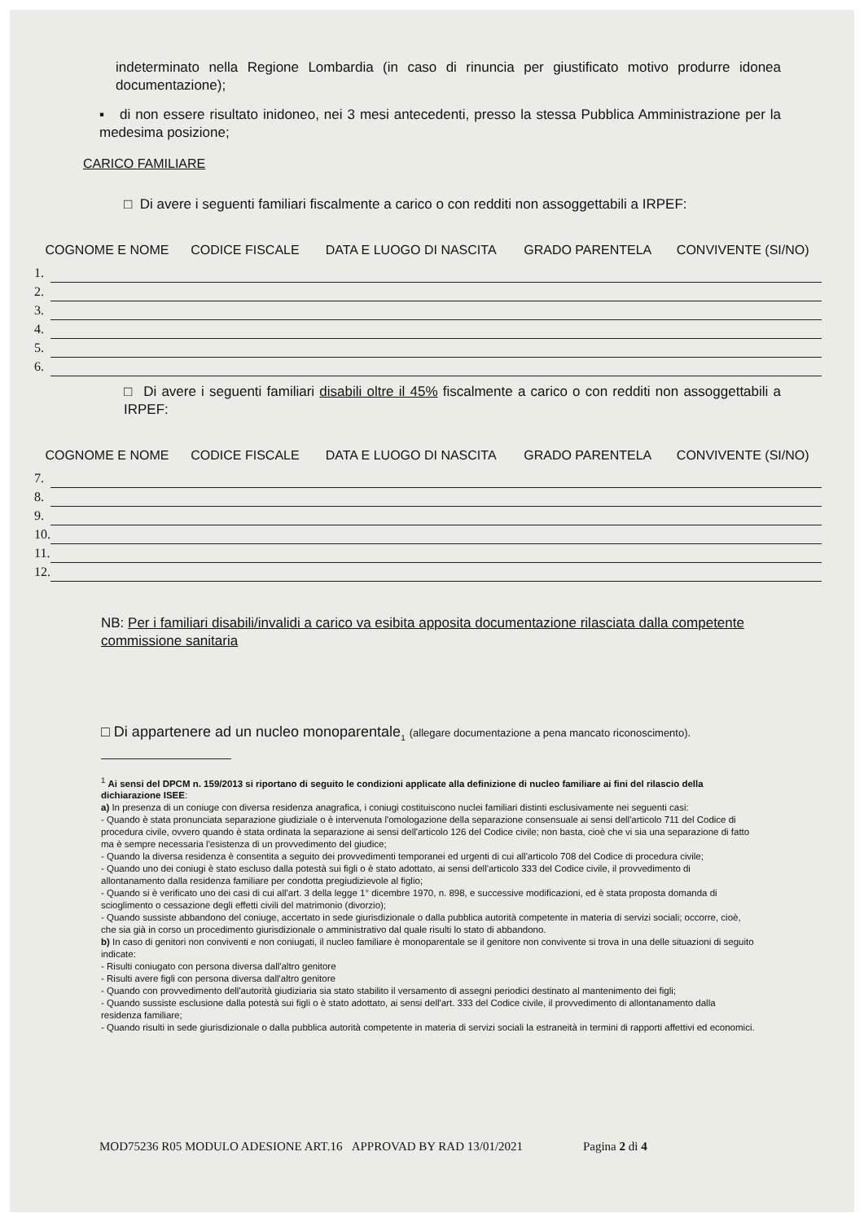indeterminato nella Regione Lombardia (in caso di rinuncia per giustificato motivo produrre idonea documentazione);
▪ di non essere risultato inidoneo, nei 3 mesi antecedenti, presso la stessa Pubblica Amministrazione per la medesima posizione;
CARICO FAMILIARE
□ Di avere i seguenti familiari fiscalmente a carico o con redditi non assoggettabili a IRPEF:
| COGNOME E NOME | | CODICE FISCALE | DATA E LUOGO DI NASCITA | GRADO PARENTELA | CONVIVENTE (SI/NO) |
| --- | --- | --- | --- | --- | --- |
| 1. | | | | | |
| 2. | | | | | |
| 3. | | | | | |
| 4. | | | | | |
| 5. | | | | | |
| 6. | | | | | |
□ Di avere i seguenti familiari disabili oltre il 45% fiscalmente a carico o con redditi non assoggettabili a IRPEF:
| COGNOME E NOME | | CODICE FISCALE | DATA E LUOGO DI NASCITA | GRADO PARENTELA | CONVIVENTE (SI/NO) |
| --- | --- | --- | --- | --- | --- |
| 7. | | | | | |
| 8. | | | | | |
| 9. | | | | | |
| 10. | | | | | |
| 11. | | | | | |
| 12. | | | | | |
NB: Per i familiari disabili/invalidi a carico va esibita apposita documentazione rilasciata dalla competente commissione sanitaria
□ Di appartenere ad un nucleo monoparentale<sub>1</sub> (allegare documentazione a pena mancato riconoscimento).
<sup>1</sup> Ai sensi del DPCM n. 159/2013 si riportano di seguito le condizioni applicate alla definizione di nucleo familiare ai fini del rilascio della dichiarazione ISEE:
a) In presenza di un coniuge con diversa residenza anagrafica, i coniugi costituiscono nuclei familiari distinti esclusivamente nei seguenti casi:
- Quando è stata pronunciata separazione giudiziale o è intervenuta l'omologazione della separazione consensuale ai sensi dell'articolo 711 del Codice di procedura civile, ovvero quando è stata ordinata la separazione ai sensi dell'articolo 126 del Codice civile; non basta, cioè che vi sia una separazione di fatto ma è sempre necessaria l'esistenza di un provvedimento del giudice;
- Quando la diversa residenza è consentita a seguito dei provvedimenti temporanei ed urgenti di cui all'articolo 708 del Codice di procedura civile;
- Quando uno dei coniugi è stato escluso dalla potestà sui figli o è stato adottato, ai sensi dell'articolo 333 del Codice civile, il provvedimento di allontanamento dalla residenza familiare per condotta pregiudizievole al figlio;
- Quando si è verificato uno dei casi di cui all'art. 3 della legge 1° dicembre 1970, n. 898, e successive modificazioni, ed è stata proposta domanda di scioglimento o cessazione degli effetti civili del matrimonio (divorzio);
- Quando sussiste abbandono del coniuge, accertato in sede giurisdizionale o dalla pubblica autorità competente in materia di servizi sociali; occorre, cioè, che sia già in corso un procedimento giurisdizionale o amministrativo dal quale risulti lo stato di abbandono.
b) In caso di genitori non conviventi e non coniugati, il nucleo familiare è monoparentale se il genitore non convivente si trova in una delle situazioni di seguito indicate:
- Risulti coniugato con persona diversa dall'altro genitore
- Risulti avere figli con persona diversa dall'altro genitore
- Quando con provvedimento dell'autorità giudiziaria sia stato stabilito il versamento di assegni periodici destinato al mantenimento dei figli;
- Quando sussiste esclusione dalla potestà sui figli o è stato adottato, ai sensi dell'art. 333 del Codice civile, il provvedimento di allontanamento dalla residenza familiare;
- Quando risulti in sede giurisdizionale o dalla pubblica autorità competente in materia di servizi sociali la estraneità in termini di rapporti affettivi ed economici.
MOD75236 R05 MODULO ADESIONE ART.16 APPROVAD BY RAD 13/01/2021 Pagina 2 di 4